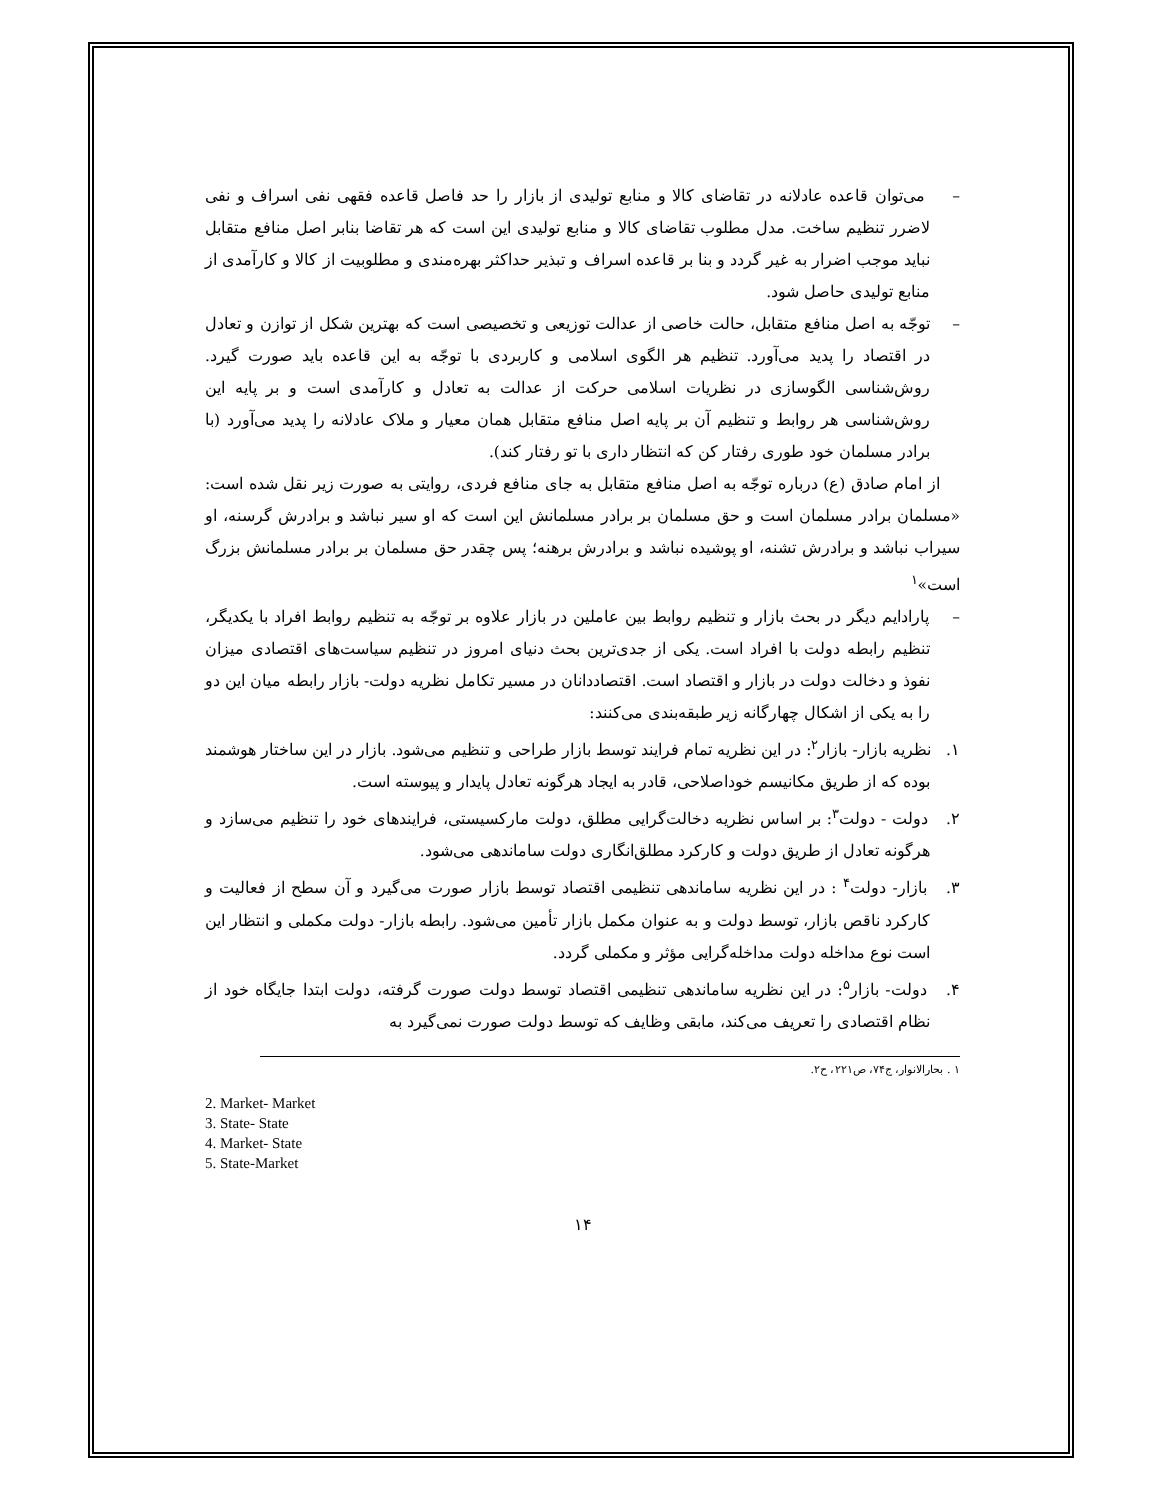– می‌توان قاعده عادلانه در تقاضای کالا و منابع تولیدی از بازار را حد فاصل قاعده فقهی نفی اسراف و نفی لاضرر تنظیم ساخت. مدل مطلوب تقاضای کالا و منابع تولیدی این است که هر تقاضا بنابر اصل منافع متقابل نباید موجب اضرار به غیر گردد و بنا بر قاعده اسراف و تبذیر حداکثر بهره‌مندی و مطلوبیت از کالا و کارآمدی از منابع تولیدی حاصل شود.
– توجّه به اصل منافع متقابل، حالت خاصی از عدالت توزیعی و تخصیصی است که بهترین شکل از توازن و تعادل در اقتصاد را پدید می‌آورد. تنظیم هر الگوی اسلامی و کاربردی با توجّه به این قاعده باید صورت گیرد. روش‌شناسی الگوسازی در نظریات اسلامی حرکت از عدالت به تعادل و کارآمدی است و بر پایه این روش‌شناسی هر روابط و تنظیم آن بر پایه اصل منافع متقابل همان معیار و ملاک عادلانه را پدید می‌آورد (با برادر مسلمان خود طوری رفتار کن که انتظار داری با تو رفتار کند).
از امام صادق (ع) درباره توجّه به اصل منافع متقابل به جای منافع فردی، روایتی به صورت زیر نقل شده است: «مسلمان برادر مسلمان است و حق مسلمان بر برادر مسلمانش این است که او سیر نباشد و برادرش گرسنه، او سیراب نباشد و برادرش تشنه، او پوشیده نباشد و برادرش برهنه؛ پس چقدر حق مسلمان بر برادر مسلمانش بزرگ است»<sup>۱</sup>
– پارادایم دیگر در بحث بازار و تنظیم روابط بین عاملین در بازار علاوه بر توجّه به تنظیم روابط افراد با یکدیگر، تنظیم رابطه دولت با افراد است. یکی از جدی‌ترین بحث دنیای امروز در تنظیم سیاست‌های اقتصادی میزان نفوذ و دخالت دولت در بازار و اقتصاد است. اقتصاددانان در مسیر تکامل نظریه دولت- بازار رابطه میان این دو را به یکی از اشکال چهارگانه زیر طبقه‌بندی می‌کنند:
۱. نظریه بازار- بازار<sup>۲</sup>: در این نظریه تمام فرایند توسط بازار طراحی و تنظیم می‌شود. بازار در این ساختار هوشمند بوده که از طریق مکانیسم خوداصلاحی، قادر به ایجاد هرگونه تعادل پایدار و پیوسته است.
۲. دولت - دولت<sup>۳</sup>: بر اساس نظریه دخالت‌گرایی مطلق، دولت مارکسیستی، فرایندهای خود را تنظیم می‌سازد و هرگونه تعادل از طریق دولت و کارکرد مطلق‌انگاری دولت ساماندهی می‌شود.
۳. بازار- دولت<sup>۴</sup> : در این نظریه ساماندهی تنظیمی اقتصاد توسط بازار صورت می‌گیرد و آن سطح از فعالیت و کارکرد ناقص بازار، توسط دولت و به عنوان مکمل بازار تأمین می‌شود. رابطه بازار- دولت مکملی و انتظار این است نوع مداخله دولت مداخله‌گرایی مؤثر و مکملی گردد.
۴. دولت- بازار<sup>۵</sup>: در این نظریه ساماندهی تنظیمی اقتصاد توسط دولت صورت گرفته، دولت ابتدا جایگاه خود از نظام اقتصادی را تعریف می‌کند، مابقی وظایف که توسط دولت صورت نمی‌گیرد به
۱ . بحارالانوار، ج۷۴، ص۲۲۱، ح۲.
2. Market- Market
3. State- State
4. Market- State
5. State-Market
۱۴